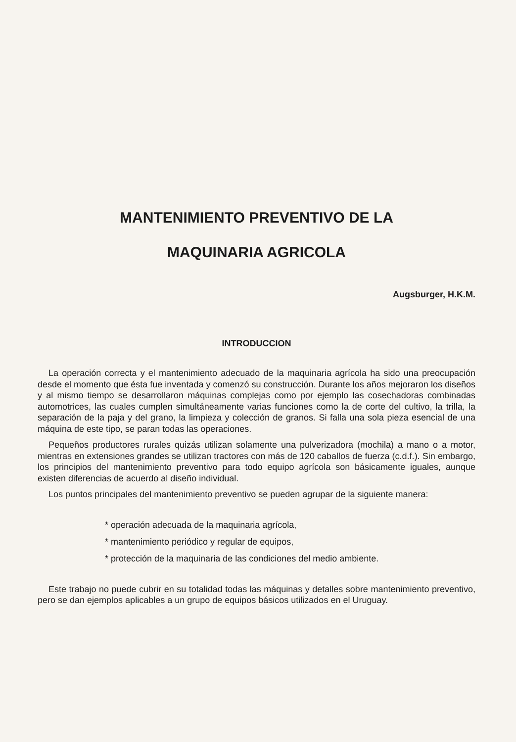MANTENIMIENTO PREVENTIVO DE LA
MAQUINARIA AGRICOLA
Augsburger, H.K.M.
INTRODUCCION
La operación correcta y el mantenimiento adecuado de la maquinaria agrícola ha sido una preocupación desde el momento que ésta fue inventada y comenzó su construcción. Durante los años mejoraron los diseños y al mismo tiempo se desarrollaron máquinas complejas como por ejemplo las cosechadoras combinadas automotrices, las cuales cumplen simultáneamente varias funciones como la de corte del cultivo, la trilla, la separación de la paja y del grano, la limpieza y colección de granos. Si falla una sola pieza esencial de una máquina de este tipo, se paran todas las operaciones.
Pequeños productores rurales quizás utilizan solamente una pulverizadora (mochila) a mano o a motor, mientras en extensiones grandes se utilizan tractores con más de 120 caballos de fuerza (c.d.f.). Sin embargo, los principios del mantenimiento preventivo para todo equipo agrícola son básicamente iguales, aunque existen diferencias de acuerdo al diseño individual.
Los puntos principales del mantenimiento preventivo se pueden agrupar de la siguiente manera:
* operación adecuada de la maquinaria agrícola,
* mantenimiento periódico y regular de equipos,
* protección de la maquinaria de las condiciones del medio ambiente.
Este trabajo no puede cubrir en su totalidad todas las máquinas y detalles sobre mantenimiento preventivo, pero se dan ejemplos aplicables a un grupo de equipos básicos utilizados en el Uruguay.